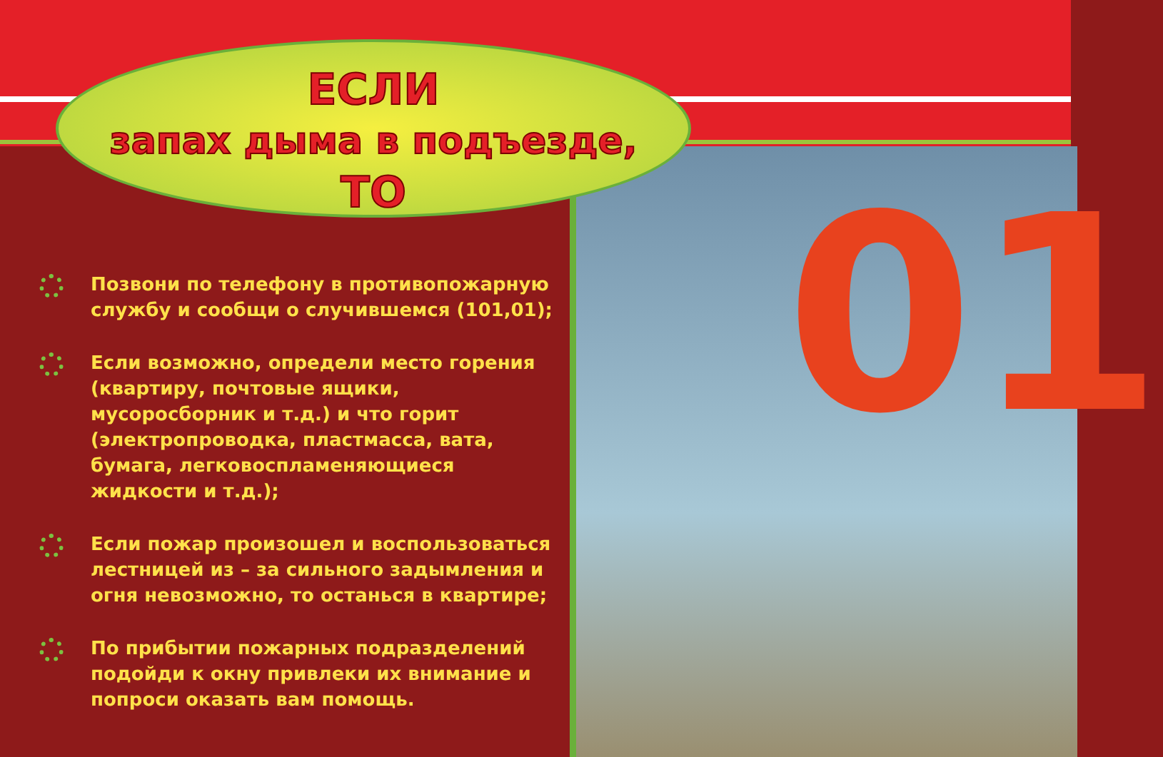01
ЕСЛИ
запах дыма в подъезде,
ТО
Позвони по телефону в противопожарную службу и сообщи о случившемся (101,01);
Если возможно, определи место горения (квартиру, почтовые ящики, мусоросборник и т.д.) и что горит (электропроводка, пластмасса, вата, бумага, легковоспламеняющиеся жидкости и т.д.);
Если пожар произошел и воспользоваться лестницей из – за сильного задымления и огня невозможно, то останься в квартире;
По прибытии пожарных подразделений подойди к окну привлеки их внимание и попроси оказать вам помощь.